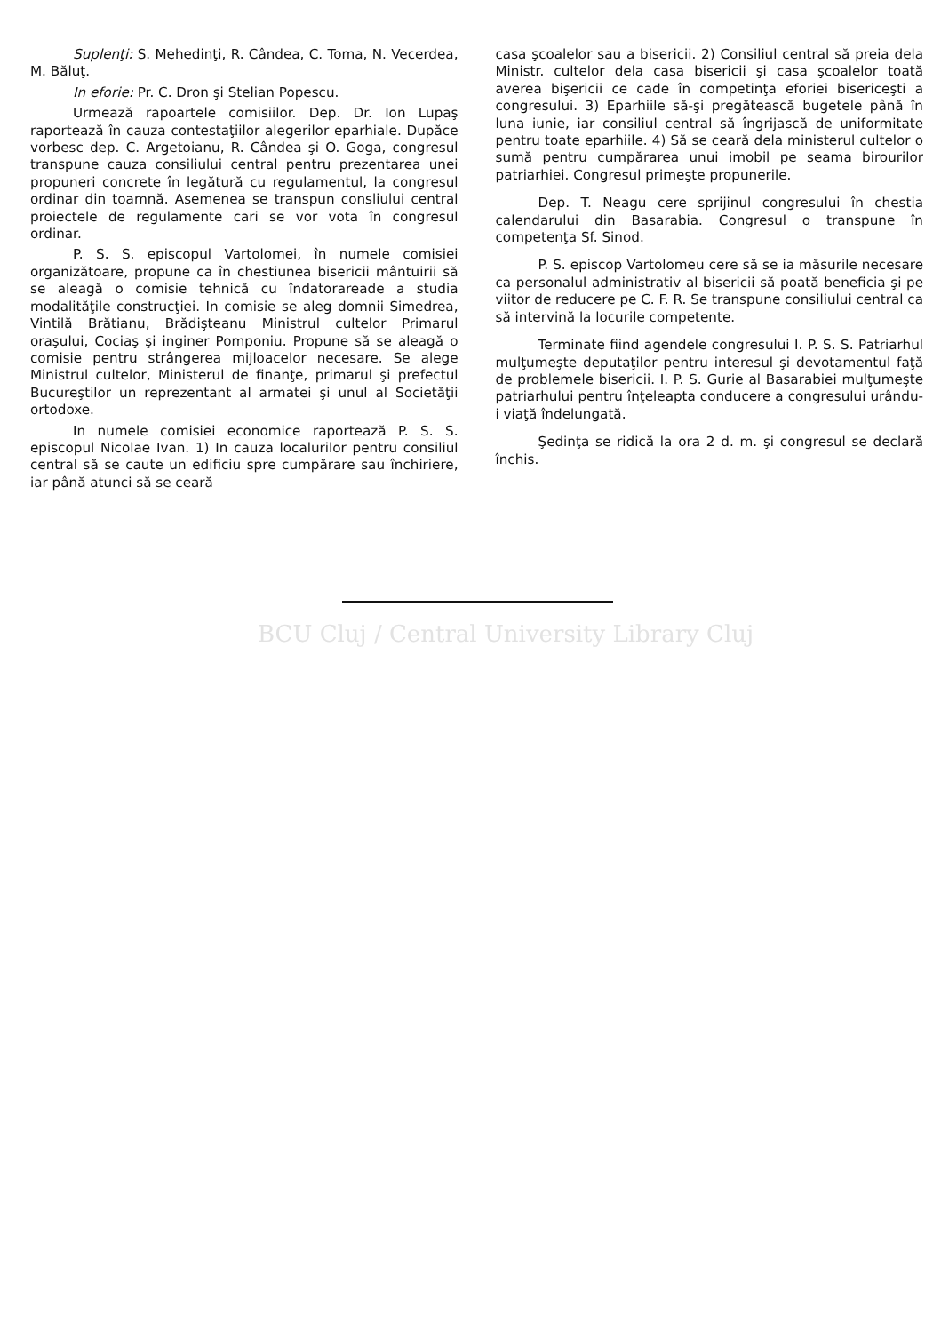Suplenţi: S. Mehedinţi, R. Cândea, C. Toma, N. Vecerdea, M. Băluţ.
In eforie: Pr. C. Dron şi Stelian Popescu.
Urmează rapoartele comisiilor. Dep. Dr. Ion Lupaş raportează în cauza contestaţiilor alegerilor eparhiale. Dupăce vorbesc dep. C. Argetoianu, R. Cândea şi O. Goga, congresul transpune cauza consiliului central pentru prezentarea unei propuneri concrete în legătură cu regulamentul, la congresul ordinar din toamnă. Asemenea se transpun consliului central proiectele de regulamente cari se vor vota în congresul ordinar.
P. S. S. episcopul Vartolomei, în numele comisiei organizătoare, propune ca în chestiunea bisericii mântuirii să se aleagă o comisie tehnică cu îndatorareade a studia modalităţile construcţiei. In comisie se aleg domnii Simedrea, Vintilă Brătianu, Brădişteanu Ministrul cultelor Primarul oraşului, Cociaş şi inginer Pomponiu. Propune să se aleagă o comisie pentru strângerea mijloacelor necesare. Se alege Ministrul cultelor, Ministerul de finanţe, primarul şi prefectul Bucureştilor un reprezentant al armatei şi unul al Societăţii ortodoxe.
In numele comisiei economice raportează P. S. S. episcopul Nicolae Ivan. 1) In cauza localurilor pentru consiliul central să se caute un edificiu spre cumpărare sau închiriere, iar până atunci să se ceară
casa şcoalelor sau a bisericii. 2) Consiliul central să preia dela Ministr. cultelor dela casa bisericii şi casa şcoalelor toată averea bişericii ce cade în competinţa eforiei bisericeşti a congresului. 3) Eparhiile să-şi pregătească bugetele până în luna iunie, iar consiliul central să îngrijască de uniformitate pentru toate eparhiile. 4) Să se ceară dela ministerul cultelor o sumă pentru cumpărarea unui imobil pe seama birourilor patriarhiei. Congresul primeşte propunerile.
Dep. T. Neagu cere sprijinul congresului în chestia calendarului din Basarabia. Congresul o transpune în competenţa Sf. Sinod.
P. S. episcop Vartolomeu cere să se ia măsurile necesare ca personalul administrativ al bisericii să poată beneficia şi pe viitor de reducere pe C. F. R. Se transpune consiliului central ca să intervină la locurile competente.
Terminate fiind agendele congresului I. P. S. S. Patriarhul mulţumeşte deputaţilor pentru interesul şi devotamentul faţă de problemele bisericii. I. P. S. Gurie al Basarabiei mulţumeşte patriarhului pentru înţeleapta conducere a congresului urându-i viaţă îndelungată.
Şedinţa se ridică la ora 2 d. m. şi congresul se declară închis.
BCU Cluj / Central University Library Cluj